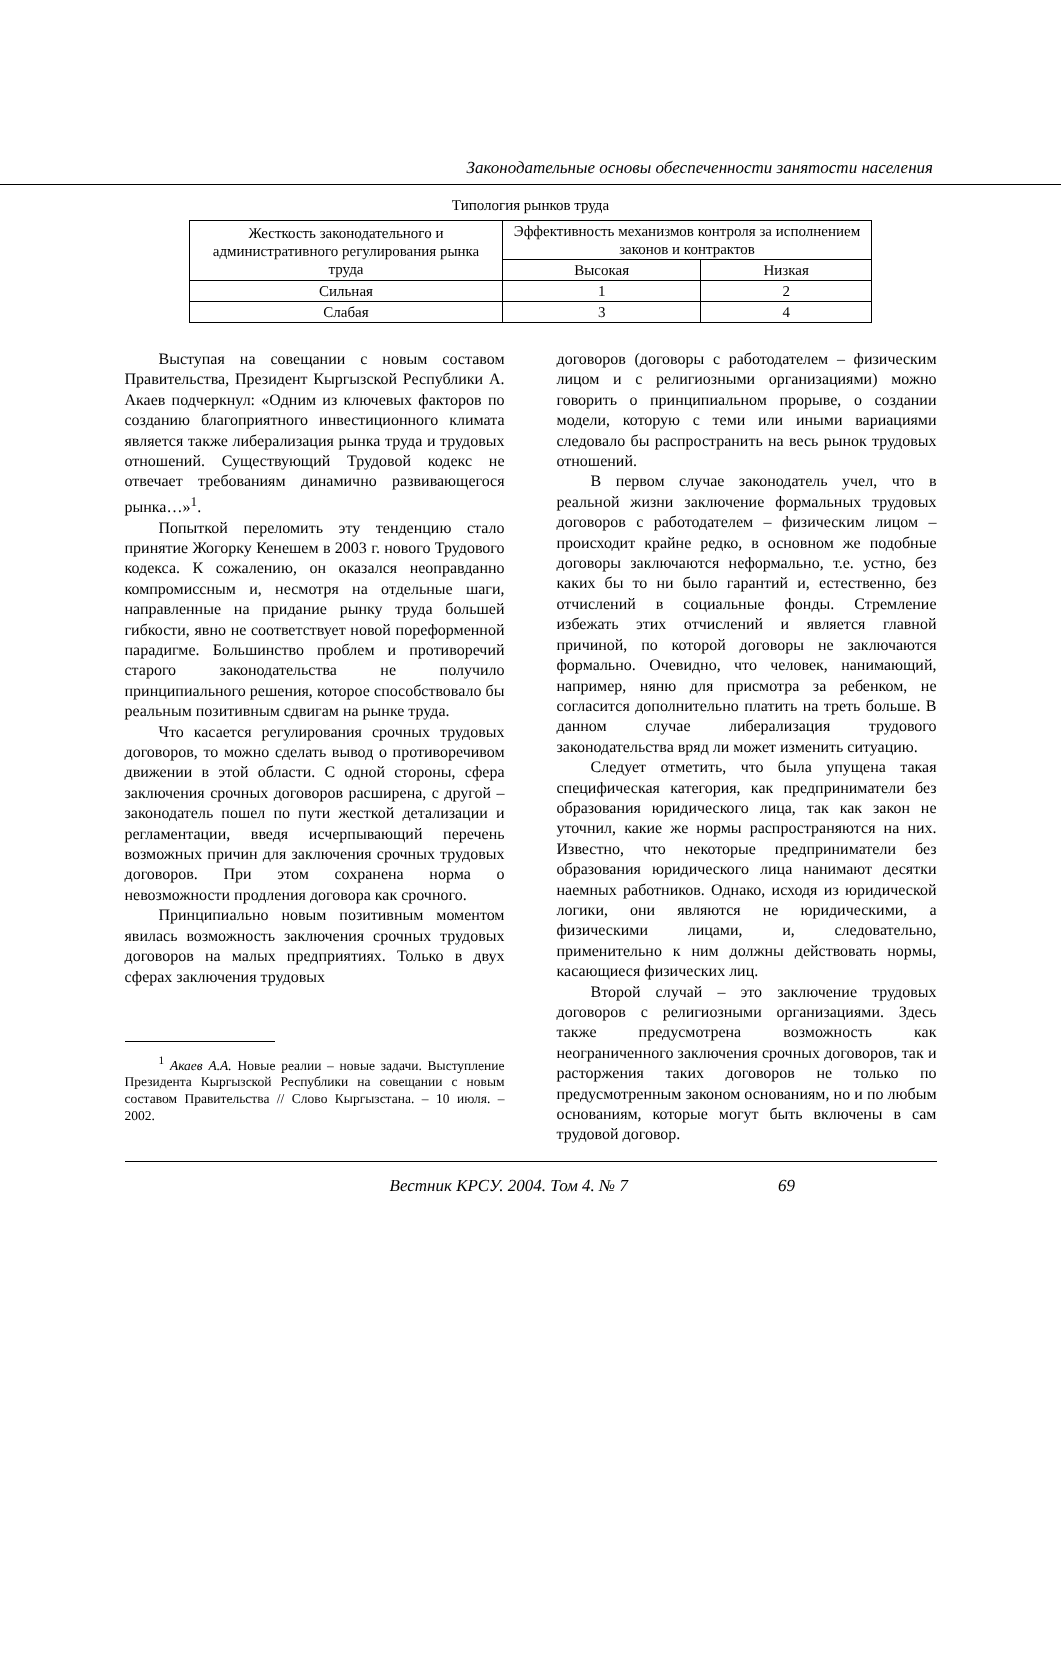Законодательные основы обеспеченности занятости населения
Типология рынков труда
| Жесткость законодательного и административного регулирования рынка труда | Эффективность механизмов контроля за исполнением законов и контрактов | |
| | Высокая | Низкая |
| Сильная | 1 | 2 |
| Слабая | 3 | 4 |
Выступая на совещании с новым составом Правительства, Президент Кыргызской Республики А. Акаев подчеркнул: «Одним из ключевых факторов по созданию благоприятного инвестиционного климата является также либерализация рынка труда и трудовых отношений. Существующий Трудовой кодекс не отвечает требованиям динамично развивающегося рынка…»<sup>1</sup>.
Попыткой переломить эту тенденцию стало принятие Жогорку Кенешем в 2003 г. нового Трудового кодекса. К сожалению, он оказался неоправданно компромиссным и, несмотря на отдельные шаги, направленные на придание рынку труда большей гибкости, явно не соответствует новой пореформенной парадигме. Большинство проблем и противоречий старого законодательства не получило принципиального решения, которое способствовало бы реальным позитивным сдвигам на рынке труда.
Что касается регулирования срочных трудовых договоров, то можно сделать вывод о противоречивом движении в этой области. С одной стороны, сфера заключения срочных договоров расширена, с другой – законодатель пошел по пути жесткой детализации и регламентации, введя исчерпывающий перечень возможных причин для заключения срочных трудовых договоров. При этом сохранена норма о невозможности продления договора как срочного.
Принципиально новым позитивным моментом явилась возможность заключения срочных трудовых договоров на малых предприятиях. Только в двух сферах заключения трудовых
<sup>1</sup> Акаев А.А. Новые реалии – новые задачи. Выступление Президента Кыргызской Республики на совещании с новым составом Правительства // Слово Кыргызстана. – 10 июля. – 2002.
договоров (договоры с работодателем – физическим лицом и с религиозными организациями) можно говорить о принципиальном прорыве, о создании модели, которую с теми или иными вариациями следовало бы распространить на весь рынок трудовых отношений.
В первом случае законодатель учел, что в реальной жизни заключение формальных трудовых договоров с работодателем – физическим лицом – происходит крайне редко, в основном же подобные договоры заключаются неформально, т.е. устно, без каких бы то ни было гарантий и, естественно, без отчислений в социальные фонды. Стремление избежать этих отчислений и является главной причиной, по которой договоры не заключаются формально. Очевидно, что человек, нанимающий, например, няню для присмотра за ребенком, не согласится дополнительно платить на треть больше. В данном случае либерализация трудового законодательства вряд ли может изменить ситуацию.
Следует отметить, что была упущена такая специфическая категория, как предприниматели без образования юридического лица, так как закон не уточнил, какие же нормы распространяются на них. Известно, что некоторые предприниматели без образования юридического лица нанимают десятки наемных работников. Однако, исходя из юридической логики, они являются не юридическими, а физическими лицами, и, следовательно, применительно к ним должны действовать нормы, касающиеся физических лиц.
Второй случай – это заключение трудовых договоров с религиозными организациями. Здесь также предусмотрена возможность как неограниченного заключения срочных договоров, так и расторжения таких договоров не только по предусмотренным законом основаниям, но и по любым основаниям, которые могут быть включены в сам трудовой договор.
Вестник КРСУ. 2004. Том 4. № 7 69